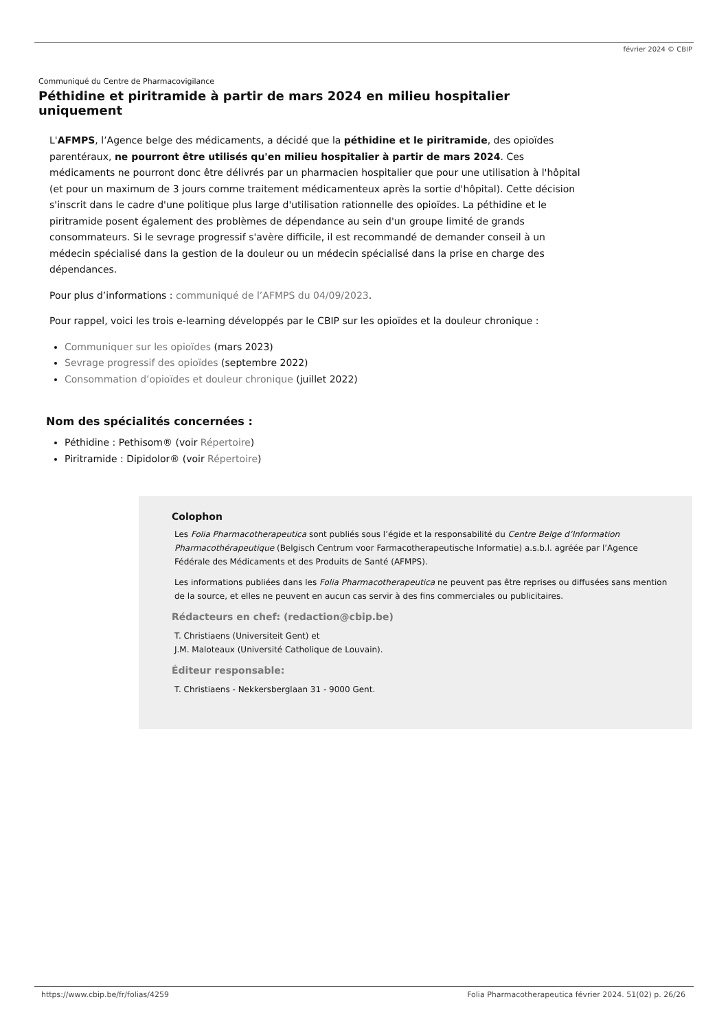février 2024 © CBIP
Communiqué du Centre de Pharmacovigilance
Péthidine et piritramide à partir de mars 2024 en milieu hospitalier uniquement
L'AFMPS, l’Agence belge des médicaments, a décidé que la péthidine et le piritramide, des opioïdes parentéraux, ne pourront être utilisés qu'en milieu hospitalier à partir de mars 2024. Ces médicaments ne pourront donc être délivrés par un pharmacien hospitalier que pour une utilisation à l'hôpital (et pour un maximum de 3 jours comme traitement médicamenteux après la sortie d'hôpital). Cette décision s'inscrit dans le cadre d'une politique plus large d'utilisation rationnelle des opioïdes. La péthidine et le piritramide posent également des problèmes de dépendance au sein d'un groupe limité de grands consommateurs. Si le sevrage progressif s'avère difficile, il est recommandé de demander conseil à un médecin spécialisé dans la gestion de la douleur ou un médecin spécialisé dans la prise en charge des dépendances.
Pour plus d’informations : communiqué de l’AFMPS du 04/09/2023.
Pour rappel, voici les trois e-learning développés par le CBIP sur les opioïdes et la douleur chronique :
Communiquer sur les opioïdes (mars 2023)
Sevrage progressif des opioïdes (septembre 2022)
Consommation d’opioïdes et douleur chronique (juillet 2022)
Nom des spécialités concernées :
Péthidine : Pethisom® (voir Répertoire)
Piritramide : Dipidolor® (voir Répertoire)
Colophon
Les Folia Pharmacotherapeutica sont publiés sous l’égide et la responsabilité du Centre Belge d’Information Pharmacothérapeutique (Belgisch Centrum voor Farmacotherapeutische Informatie) a.s.b.l. agréée par l’Agence Fédérale des Médicaments et des Produits de Santé (AFMPS).
Les informations publiées dans les Folia Pharmacotherapeutica ne peuvent pas être reprises ou diffusées sans mention de la source, et elles ne peuvent en aucun cas servir à des fins commerciales ou publicitaires.
Rédacteurs en chef: (redaction@cbip.be)
T. Christiaens (Universiteit Gent) et
J.M. Maloteaux (Université Catholique de Louvain).
Éditeur responsable:
T. Christiaens - Nekkersberglaan 31 - 9000 Gent.
https://www.cbip.be/fr/folias/4259 Folia Pharmacotherapeutica février 2024. 51(02) p. 26/26